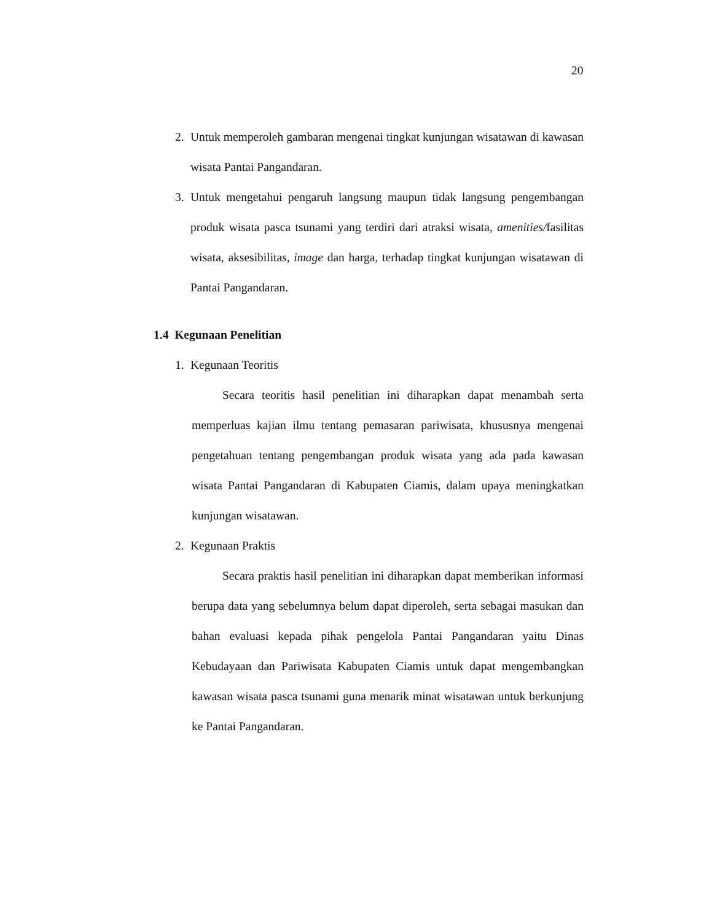20
2. Untuk memperoleh gambaran mengenai tingkat kunjungan wisatawan di kawasan wisata Pantai Pangandaran.
3. Untuk mengetahui pengaruh langsung maupun tidak langsung pengembangan produk wisata pasca tsunami yang terdiri dari atraksi wisata, amenities/fasilitas wisata, aksesibilitas, image dan harga, terhadap tingkat kunjungan wisatawan di Pantai Pangandaran.
1.4 Kegunaan Penelitian
1. Kegunaan Teoritis
Secara teoritis hasil penelitian ini diharapkan dapat menambah serta memperluas kajian ilmu tentang pemasaran pariwisata, khususnya mengenai pengetahuan tentang pengembangan produk wisata yang ada pada kawasan wisata Pantai Pangandaran di Kabupaten Ciamis, dalam upaya meningkatkan kunjungan wisatawan.
2. Kegunaan Praktis
Secara praktis hasil penelitian ini diharapkan dapat memberikan informasi berupa data yang sebelumnya belum dapat diperoleh, serta sebagai masukan dan bahan evaluasi kepada pihak pengelola Pantai Pangandaran yaitu Dinas Kebudayaan dan Pariwisata Kabupaten Ciamis untuk dapat mengembangkan kawasan wisata pasca tsunami guna menarik minat wisatawan untuk berkunjung ke Pantai Pangandaran.